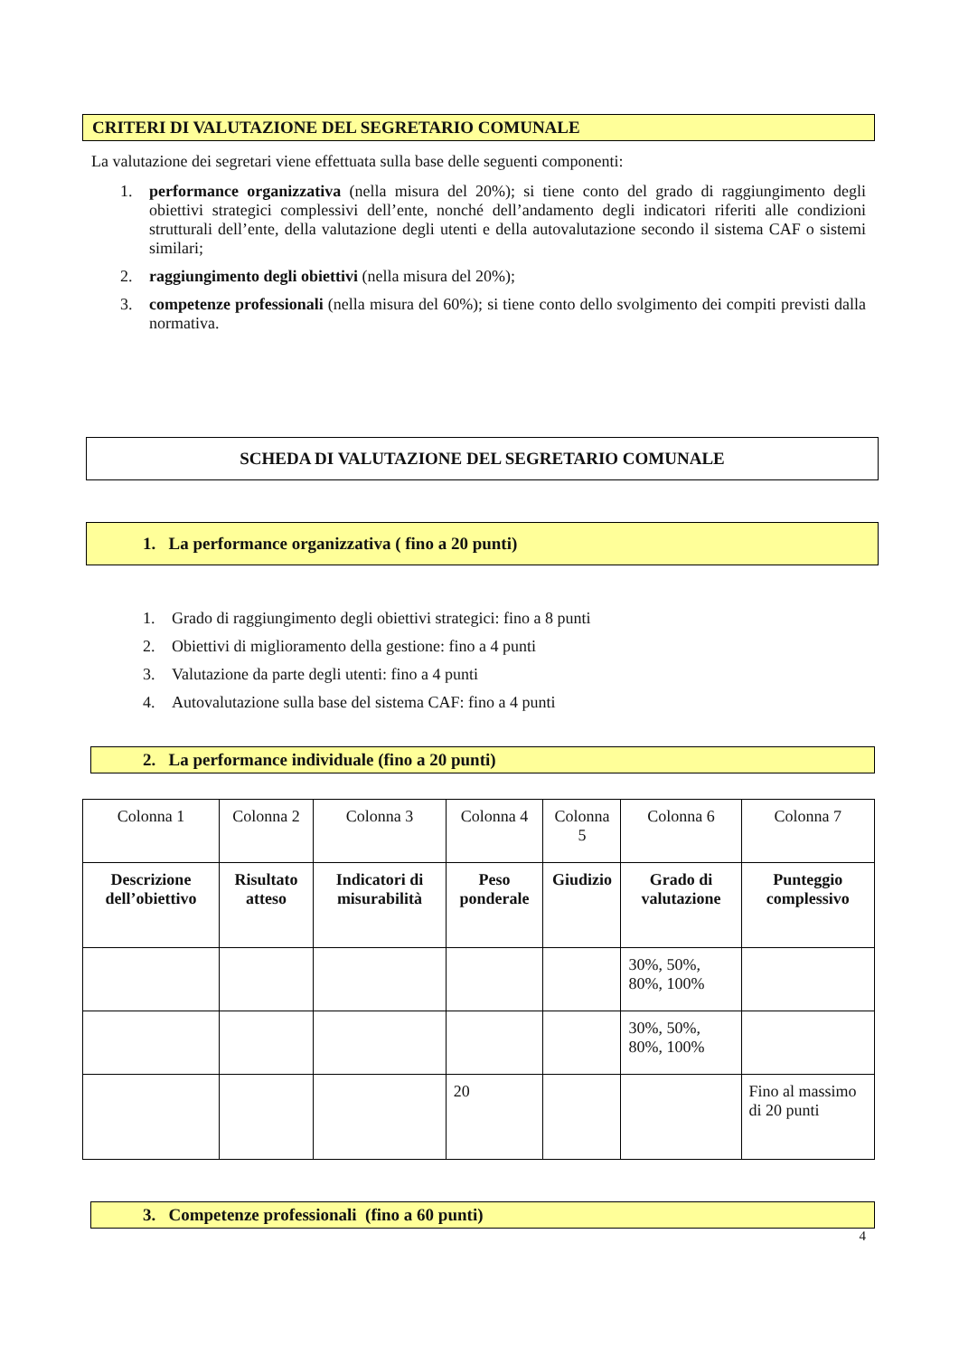CRITERI DI VALUTAZIONE DEL SEGRETARIO COMUNALE
La valutazione dei segretari viene effettuata sulla base delle seguenti componenti:
1. performance organizzativa (nella misura del 20%); si tiene conto del grado di raggiungimento degli obiettivi strategici complessivi dell’ente, nonché dell’andamento degli indicatori riferiti alle condizioni strutturali dell’ente, della valutazione degli utenti e della autovalutazione secondo il sistema CAF o sistemi similari;
2. raggiungimento degli obiettivi (nella misura del 20%);
3. competenze professionali (nella misura del 60%); si tiene conto dello svolgimento dei compiti previsti dalla normativa.
SCHEDA DI VALUTAZIONE DEL SEGRETARIO COMUNALE
1. La performance organizzativa ( fino a 20 punti)
1. Grado di raggiungimento degli obiettivi strategici: fino a 8 punti
2. Obiettivi di miglioramento della gestione: fino a 4 punti
3. Valutazione da parte degli utenti: fino a 4 punti
4. Autovalutazione sulla base del sistema CAF: fino a 4 punti
2. La performance individuale (fino a 20 punti)
| Colonna 1 | Colonna 2 | Colonna 3 | Colonna 4 | Colonna 5 | Colonna 6 | Colonna 7 |
| Descrizione dell’obiettivo | Risultato atteso | Indicatori di misurabilità | Peso ponderale | Giudizio | Grado di valutazione | Punteggio complessivo |
| | | | | | 30%, 50%, 80%, 100% | |
| | | | | | 30%, 50%, 80%, 100% | |
| | | | 20 | | | Fino al massimo di 20 punti |
3. Competenze professionali (fino a 60 punti)
4